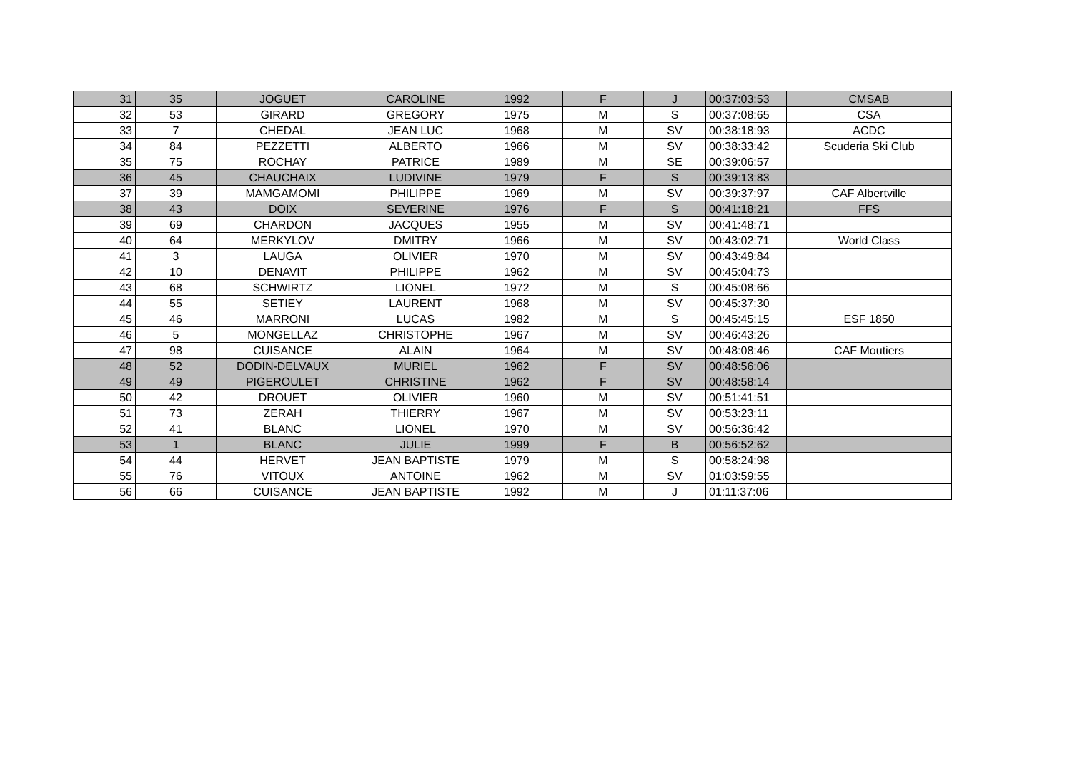| 31 | 35 | JOGUET | CAROLINE | 1992 | F | J | 00:37:03:53 | CMSAB |
| 32 | 53 | GIRARD | GREGORY | 1975 | M | S | 00:37:08:65 | CSA |
| 33 | 7 | CHEDAL | JEAN LUC | 1968 | M | SV | 00:38:18:93 | ACDC |
| 34 | 84 | PEZZETTI | ALBERTO | 1966 | M | SV | 00:38:33:42 | Scuderia Ski Club |
| 35 | 75 | ROCHAY | PATRICE | 1989 | M | SE | 00:39:06:57 | |
| 36 | 45 | CHAUCHAIX | LUDIVINE | 1979 | F | S | 00:39:13:83 | |
| 37 | 39 | MAMGAMOMI | PHILIPPE | 1969 | M | SV | 00:39:37:97 | CAF Albertville |
| 38 | 43 | DOIX | SEVERINE | 1976 | F | S | 00:41:18:21 | FFS |
| 39 | 69 | CHARDON | JACQUES | 1955 | M | SV | 00:41:48:71 | |
| 40 | 64 | MERKYLOV | DMITRY | 1966 | M | SV | 00:43:02:71 | World Class |
| 41 | 3 | LAUGA | OLIVIER | 1970 | M | SV | 00:43:49:84 | |
| 42 | 10 | DENAVIT | PHILIPPE | 1962 | M | SV | 00:45:04:73 | |
| 43 | 68 | SCHWIRTZ | LIONEL | 1972 | M | S | 00:45:08:66 | |
| 44 | 55 | SETIEY | LAURENT | 1968 | M | SV | 00:45:37:30 | |
| 45 | 46 | MARRONI | LUCAS | 1982 | M | S | 00:45:45:15 | ESF 1850 |
| 46 | 5 | MONGELLAZ | CHRISTOPHE | 1967 | M | SV | 00:46:43:26 | |
| 47 | 98 | CUISANCE | ALAIN | 1964 | M | SV | 00:48:08:46 | CAF Moutiers |
| 48 | 52 | DODIN-DELVAUX | MURIEL | 1962 | F | SV | 00:48:56:06 | |
| 49 | 49 | PIGEROULET | CHRISTINE | 1962 | F | SV | 00:48:58:14 | |
| 50 | 42 | DROUET | OLIVIER | 1960 | M | SV | 00:51:41:51 | |
| 51 | 73 | ZERAH | THIERRY | 1967 | M | SV | 00:53:23:11 | |
| 52 | 41 | BLANC | LIONEL | 1970 | M | SV | 00:56:36:42 | |
| 53 | 1 | BLANC | JULIE | 1999 | F | B | 00:56:52:62 | |
| 54 | 44 | HERVET | JEAN BAPTISTE | 1979 | M | S | 00:58:24:98 | |
| 55 | 76 | VITOUX | ANTOINE | 1962 | M | SV | 01:03:59:55 | |
| 56 | 66 | CUISANCE | JEAN BAPTISTE | 1992 | M | J | 01:11:37:06 | |